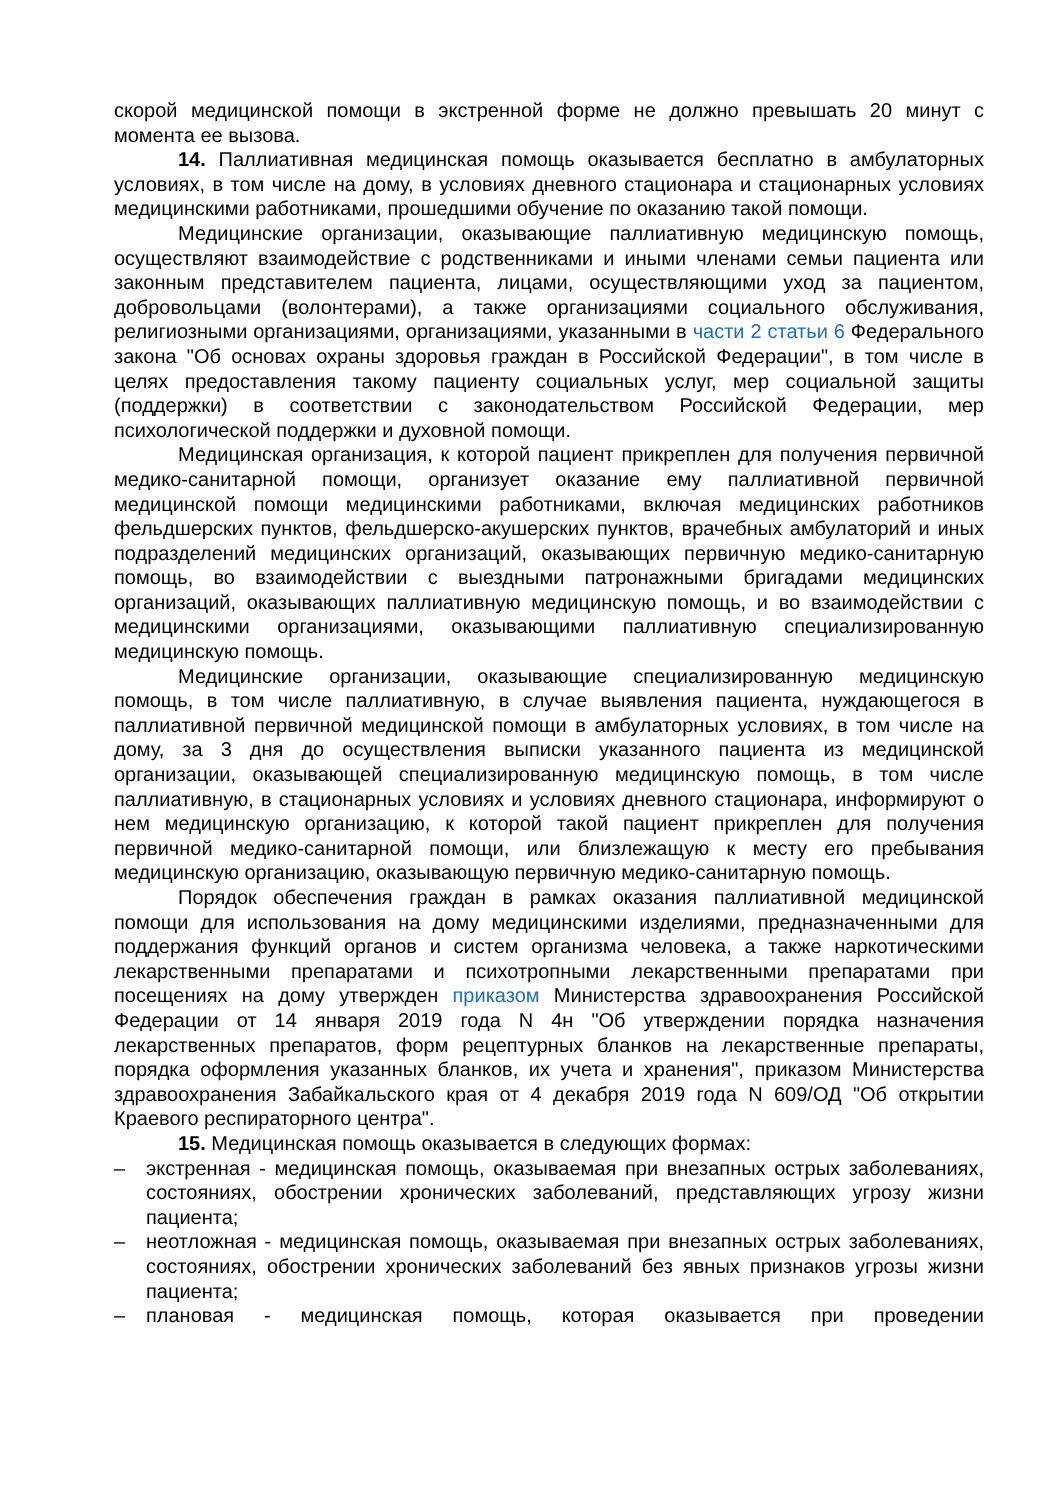скорой медицинской помощи в экстренной форме не должно превышать 20 минут с момента ее вызова.
14. Паллиативная медицинская помощь оказывается бесплатно в амбулаторных условиях, в том числе на дому, в условиях дневного стационара и стационарных условиях медицинскими работниками, прошедшими обучение по оказанию такой помощи.
Медицинские организации, оказывающие паллиативную медицинскую помощь, осуществляют взаимодействие с родственниками и иными членами семьи пациента или законным представителем пациента, лицами, осуществляющими уход за пациентом, добровольцами (волонтерами), а также организациями социального обслуживания, религиозными организациями, организациями, указанными в части 2 статьи 6 Федерального закона "Об основах охраны здоровья граждан в Российской Федерации", в том числе в целях предоставления такому пациенту социальных услуг, мер социальной защиты (поддержки) в соответствии с законодательством Российской Федерации, мер психологической поддержки и духовной помощи.
Медицинская организация, к которой пациент прикреплен для получения первичной медико-санитарной помощи, организует оказание ему паллиативной первичной медицинской помощи медицинскими работниками, включая медицинских работников фельдшерских пунктов, фельдшерско-акушерских пунктов, врачебных амбулаторий и иных подразделений медицинских организаций, оказывающих первичную медико-санитарную помощь, во взаимодействии с выездными патронажными бригадами медицинских организаций, оказывающих паллиативную медицинскую помощь, и во взаимодействии с медицинскими организациями, оказывающими паллиативную специализированную медицинскую помощь.
Медицинские организации, оказывающие специализированную медицинскую помощь, в том числе паллиативную, в случае выявления пациента, нуждающегося в паллиативной первичной медицинской помощи в амбулаторных условиях, в том числе на дому, за 3 дня до осуществления выписки указанного пациента из медицинской организации, оказывающей специализированную медицинскую помощь, в том числе паллиативную, в стационарных условиях и условиях дневного стационара, информируют о нем медицинскую организацию, к которой такой пациент прикреплен для получения первичной медико-санитарной помощи, или близлежащую к месту его пребывания медицинскую организацию, оказывающую первичную медико-санитарную помощь.
Порядок обеспечения граждан в рамках оказания паллиативной медицинской помощи для использования на дому медицинскими изделиями, предназначенными для поддержания функций органов и систем организма человека, а также наркотическими лекарственными препаратами и психотропными лекарственными препаратами при посещениях на дому утвержден приказом Министерства здравоохранения Российской Федерации от 14 января 2019 года N 4н "Об утверждении порядка назначения лекарственных препаратов, форм рецептурных бланков на лекарственные препараты, порядка оформления указанных бланков, их учета и хранения", приказом Министерства здравоохранения Забайкальского края от 4 декабря 2019 года N 609/ОД "Об открытии Краевого респираторного центра".
15. Медицинская помощь оказывается в следующих формах:
– экстренная - медицинская помощь, оказываемая при внезапных острых заболеваниях, состояниях, обострении хронических заболеваний, представляющих угрозу жизни пациента;
– неотложная - медицинская помощь, оказываемая при внезапных острых заболеваниях, состояниях, обострении хронических заболеваний без явных признаков угрозы жизни пациента;
– плановая - медицинская помощь, которая оказывается при проведении